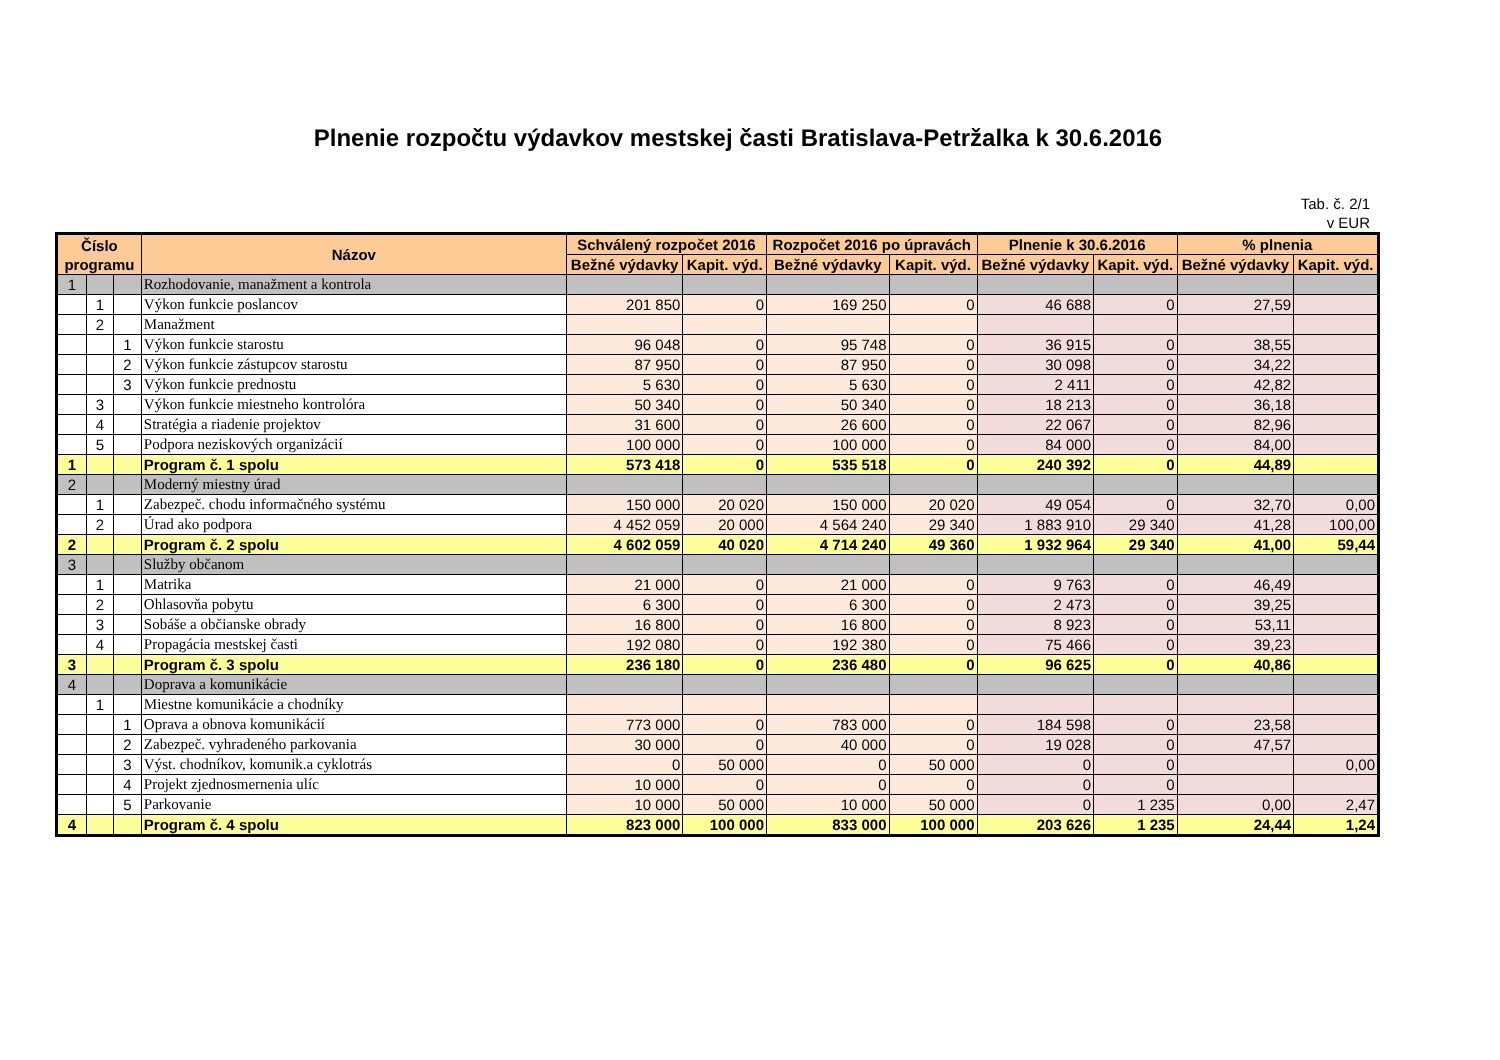Plnenie rozpočtu výdavkov mestskej časti Bratislava-Petržalka k 30.6.2016
Tab. č. 2/1
v EUR
| Číslo programu | | | Názov | Schválený rozpočet 2016 | | Rozpočet 2016 po úpravách | | Plnenie k 30.6.2016 | | % plnenia | |
| --- | --- | --- | --- | --- | --- | --- | --- | --- | --- | --- | --- |
| | | | | Bežné výdavky | Kapit. výd. | Bežné výdavky | Kapit. výd. | Bežné výdavky | Kapit. výd. | Bežné výdavky | Kapit. výd. |
| 1 | | | Rozhodovanie, manažment a kontrola | | | | | | | | |
| | 1 | | Výkon funkcie poslancov | 201 850 | 0 | 169 250 | 0 | 46 688 | 0 | 27,59 | |
| | 2 | | Manažment | | | | | | | | |
| | | 1 | Výkon funkcie starostu | 96 048 | 0 | 95 748 | 0 | 36 915 | 0 | 38,55 | |
| | | 2 | Výkon funkcie zástupcov starostu | 87 950 | 0 | 87 950 | 0 | 30 098 | 0 | 34,22 | |
| | | 3 | Výkon funkcie prednostu | 5 630 | 0 | 5 630 | 0 | 2 411 | 0 | 42,82 | |
| | 3 | | Výkon funkcie miestneho kontrolóra | 50 340 | 0 | 50 340 | 0 | 18 213 | 0 | 36,18 | |
| | 4 | | Stratégia a riadenie projektov | 31 600 | 0 | 26 600 | 0 | 22 067 | 0 | 82,96 | |
| | 5 | | Podpora neziskových organizácií | 100 000 | 0 | 100 000 | 0 | 84 000 | 0 | 84,00 | |
| 1 | | | Program č. 1 spolu | 573 418 | 0 | 535 518 | 0 | 240 392 | 0 | 44,89 | |
| 2 | | | Moderný miestny úrad | | | | | | | | |
| | 1 | | Zabezpeč. chodu informačného systému | 150 000 | 20 020 | 150 000 | 20 020 | 49 054 | 0 | 32,70 | 0,00 |
| | 2 | | Úrad ako podpora | 4 452 059 | 20 000 | 4 564 240 | 29 340 | 1 883 910 | 29 340 | 41,28 | 100,00 |
| 2 | | | Program č. 2 spolu | 4 602 059 | 40 020 | 4 714 240 | 49 360 | 1 932 964 | 29 340 | 41,00 | 59,44 |
| 3 | | | Služby občanom | | | | | | | | |
| | 1 | | Matrika | 21 000 | 0 | 21 000 | 0 | 9 763 | 0 | 46,49 | |
| | 2 | | Ohlasovňa pobytu | 6 300 | 0 | 6 300 | 0 | 2 473 | 0 | 39,25 | |
| | 3 | | Sobáše a občianske obrady | 16 800 | 0 | 16 800 | 0 | 8 923 | 0 | 53,11 | |
| | 4 | | Propagácia mestskej časti | 192 080 | 0 | 192 380 | 0 | 75 466 | 0 | 39,23 | |
| 3 | | | Program č. 3 spolu | 236 180 | 0 | 236 480 | 0 | 96 625 | 0 | 40,86 | |
| 4 | | | Doprava a komunikácie | | | | | | | | |
| | 1 | | Miestne komunikácie a chodníky | | | | | | | | |
| | | 1 | Oprava a obnova komunikácií | 773 000 | 0 | 783 000 | 0 | 184 598 | 0 | 23,58 | |
| | | 2 | Zabezpeč. vyhradeného parkovania | 30 000 | 0 | 40 000 | 0 | 19 028 | 0 | 47,57 | |
| | | 3 | Výst. chodníkov, komunik.a cyklotrás | 0 | 50 000 | 0 | 50 000 | 0 | 0 | | 0,00 |
| | | 4 | Projekt zjednosmernenia ulíc | 10 000 | 0 | 0 | 0 | 0 | 0 | | |
| | | 5 | Parkovanie | 10 000 | 50 000 | 10 000 | 50 000 | 0 | 1 235 | 0,00 | 2,47 |
| 4 | | | Program č. 4 spolu | 823 000 | 100 000 | 833 000 | 100 000 | 203 626 | 1 235 | 24,44 | 1,24 |